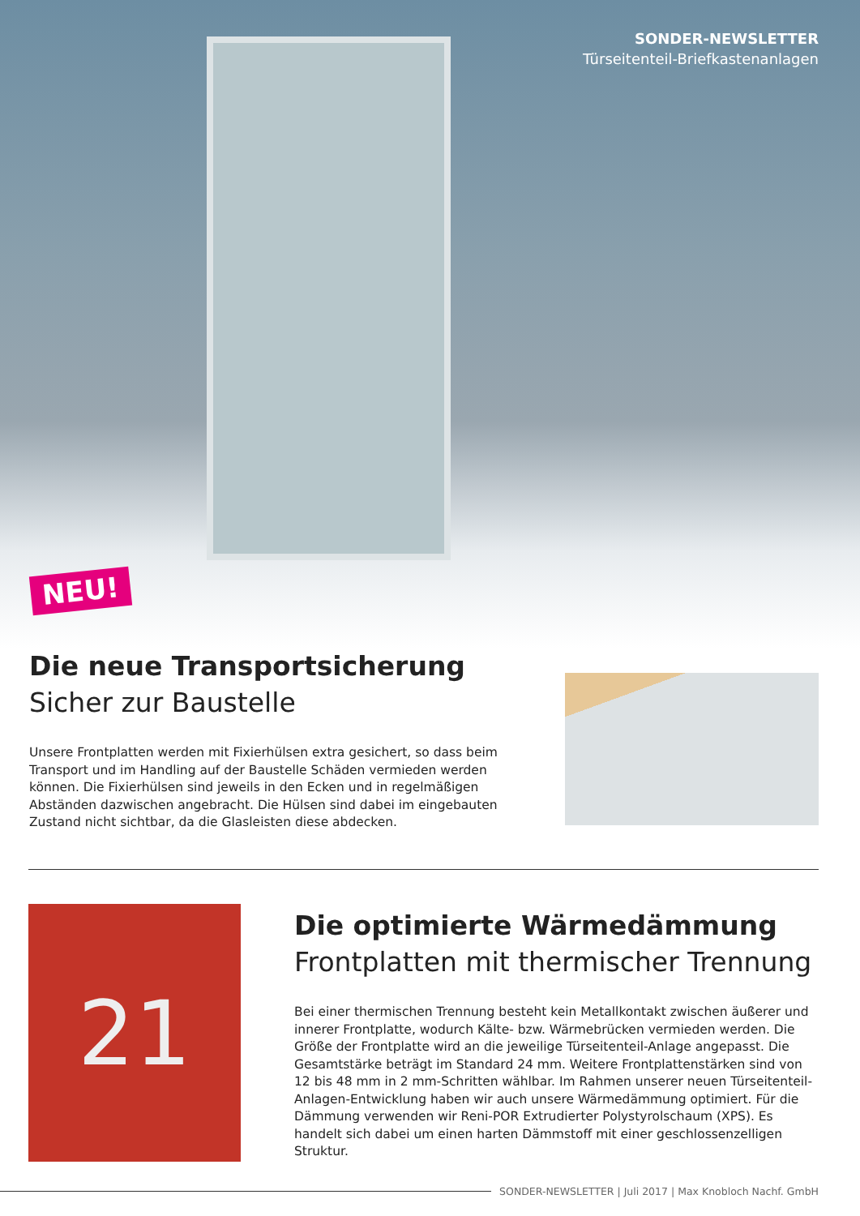SONDER-NEWSLETTER
Türseitenteil-Briefkastenanlagen
NEU!
Die neue Transportsicherung
Sicher zur Baustelle
Unsere Frontplatten werden mit Fixierhülsen extra gesichert, so dass beim Transport und im Handling auf der Baustelle Schäden vermieden werden können. Die Fixierhülsen sind jeweils in den Ecken und in regelmäßigen Abständen dazwischen angebracht. Die Hülsen sind dabei im eingebauten Zustand nicht sichtbar, da die Glasleisten diese abdecken.
21
Die optimierte Wärmedämmung
Frontplatten mit thermischer Trennung
Bei einer thermischen Trennung besteht kein Metallkontakt zwischen äußerer und innerer Frontplatte, wodurch Kälte- bzw. Wärmebrücken vermieden werden. Die Größe der Frontplatte wird an die jeweilige Türseitenteil-Anlage angepasst. Die Gesamtstärke beträgt im Standard 24 mm. Weitere Frontplattenstärken sind von 12 bis 48 mm in 2 mm-Schritten wählbar. Im Rahmen unserer neuen Türseitenteil-Anlagen-Entwicklung haben wir auch unsere Wärmedämmung optimiert. Für die Dämmung verwenden wir Reni-POR Extrudierter Polystyrolschaum (XPS). Es handelt sich dabei um einen harten Dämmstoff mit einer geschlossenzelligen Struktur.
SONDER-NEWSLETTER | Juli 2017 | Max Knobloch Nachf. GmbH